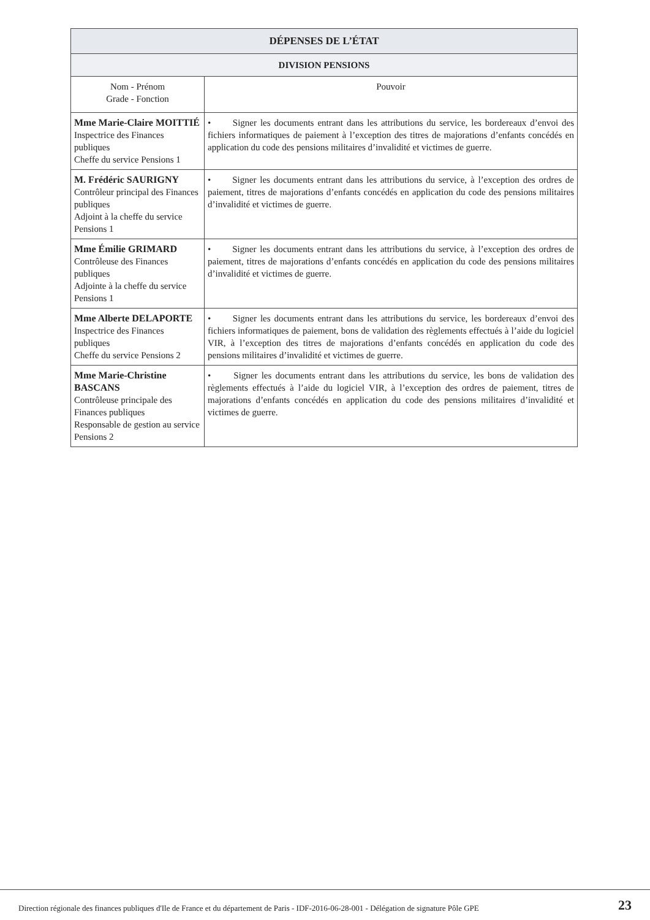| DÉPENSES DE L’ÉTAT | |
| --- | --- |
| DIVISION PENSIONS | |
| Nom - Prénom Grade - Fonction | Pouvoir |
| Mme Marie-Claire MOITTIÉ Inspectrice des Finances publiques Cheffe du service Pensions 1 | • Signer les documents entrant dans les attributions du service, les bordereaux d’envoi des fichiers informatiques de paiement à l’exception des titres de majorations d’enfants concédés en application du code des pensions militaires d’invalidité et victimes de guerre. |
| M. Frédéric SAURIGNY Contrôleur principal des Finances publiques Adjoint à la cheffe du service Pensions 1 | • Signer les documents entrant dans les attributions du service, à l’exception des ordres de paiement, titres de majorations d’enfants concédés en application du code des pensions militaires d’invalidité et victimes de guerre. |
| Mme Émilie GRIMARD Contrôleuse des Finances publiques Adjointe à la cheffe du service Pensions 1 | • Signer les documents entrant dans les attributions du service, à l’exception des ordres de paiement, titres de majorations d’enfants concédés en application du code des pensions militaires d’invalidité et victimes de guerre. |
| Mme Alberte DELAPORTE Inspectrice des Finances publiques Cheffe du service Pensions 2 | • Signer les documents entrant dans les attributions du service, les bordereaux d’envoi des fichiers informatiques de paiement, bons de validation des règlements effectués à l’aide du logiciel VIR, à l’exception des titres de majorations d’enfants concédés en application du code des pensions militaires d’invalidité et victimes de guerre. |
| Mme Marie-Christine BASCANS Contrôleuse principale des Finances publiques Responsable de gestion au service Pensions 2 | • Signer les documents entrant dans les attributions du service, les bons de validation des règlements effectués à l’aide du logiciel VIR, à l’exception des ordres de paiement, titres de majorations d’enfants concédés en application du code des pensions militaires d’invalidité et victimes de guerre. |
Direction régionale des finances publiques d'Ile de France et du département de Paris - IDF-2016-06-28-001 - Délégation de signature Pôle GPE
23